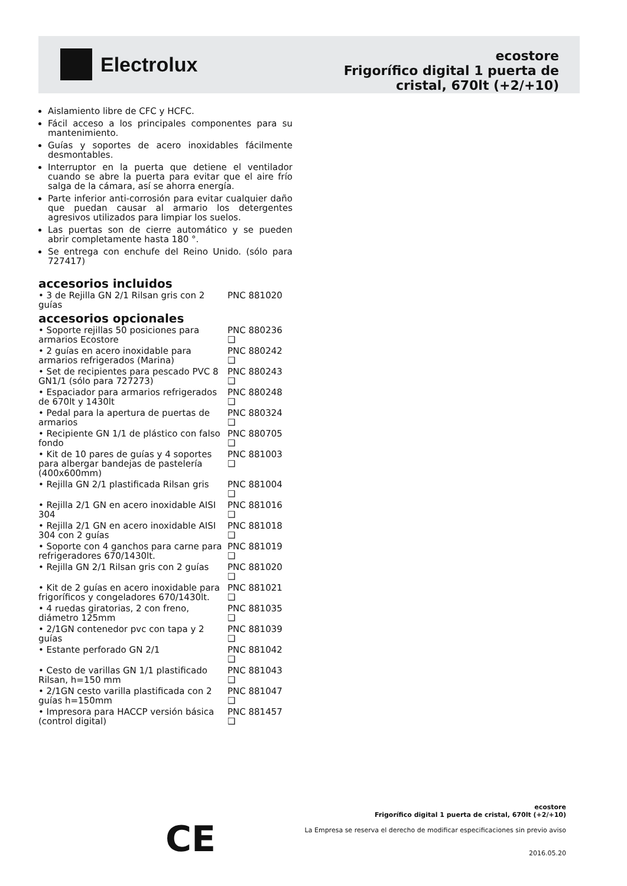Electrolux
ecostore
Frigorífico digital 1 puerta de
cristal, 670lt (+2/+10)
Aislamiento libre de CFC y HCFC.
Fácil acceso a los principales componentes para su mantenimiento.
Guías y soportes de acero inoxidables fácilmente desmontables.
Interruptor en la puerta que detiene el ventilador cuando se abre la puerta para evitar que el aire frío salga de la cámara, así se ahorra energía.
Parte inferior anti-corrosión para evitar cualquier daño que puedan causar al armario los detergentes agresivos utilizados para limpiar los suelos.
Las puertas son de cierre automático y se pueden abrir completamente hasta 180 °.
Se entrega con enchufe del Reino Unido. (sólo para 727417)
accesorios incluidos
| • 3 de Rejilla GN 2/1 Rilsan gris con 2 guías | PNC 881020 |
accesorios opcionales
| • Soporte rejillas 50 posiciones para armarios Ecostore | PNC 880236 ❑ |
| • 2 guías en acero inoxidable para armarios refrigerados (Marina) | PNC 880242 ❑ |
| • Set de recipientes para pescado PVC 8 GN1/1 (sólo para 727273) | PNC 880243 ❑ |
| • Espaciador para armarios refrigerados de 670lt y 1430lt | PNC 880248 ❑ |
| • Pedal para la apertura de puertas de armarios | PNC 880324 ❑ |
| • Recipiente GN 1/1 de plástico con falso fondo | PNC 880705 ❑ |
| • Kit de 10 pares de guías y 4 soportes para albergar bandejas de pastelería (400x600mm) | PNC 881003 ❑ |
| • Rejilla GN 2/1 plastificada Rilsan gris | PNC 881004 ❑ |
| • Rejilla 2/1 GN en acero inoxidable AISI 304 | PNC 881016 ❑ |
| • Rejilla 2/1 GN en acero inoxidable AISI 304 con 2 guías | PNC 881018 ❑ |
| • Soporte con 4 ganchos para carne para refrigeradores 670/1430lt. | PNC 881019 ❑ |
| • Rejilla GN 2/1 Rilsan gris con 2 guías | PNC 881020 ❑ |
| • Kit de 2 guías en acero inoxidable para frigoríficos y congeladores 670/1430lt. | PNC 881021 ❑ |
| • 4 ruedas giratorias, 2 con freno, diámetro 125mm | PNC 881035 ❑ |
| • 2/1GN contenedor pvc con tapa y 2 guías | PNC 881039 ❑ |
| • Estante perforado GN 2/1 | PNC 881042 ❑ |
| • Cesto de varillas GN 1/1 plastificado Rilsan, h=150 mm | PNC 881043 ❑ |
| • 2/1GN cesto varilla plastificada con 2 guías h=150mm | PNC 881047 ❑ |
| • Impresora para HACCP versión básica (control digital) | PNC 881457 ❑ |
CE
ecostore
Frigorífico digital 1 puerta de cristal, 670lt (+2/+10)
La Empresa se reserva el derecho de modificar especificaciones sin previo aviso
2016.05.20